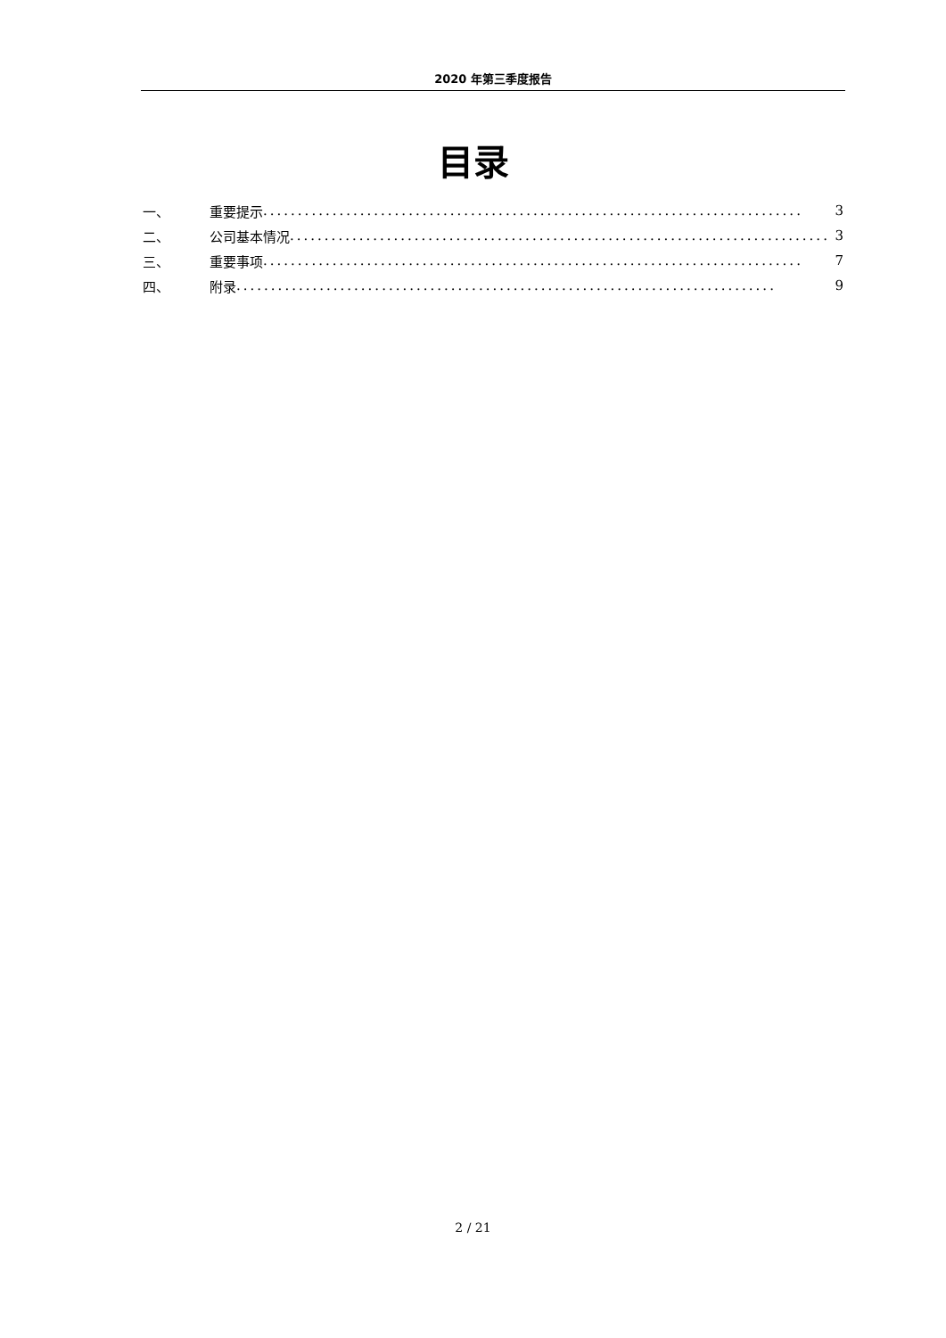2020 年第三季度报告
目录
一、 重要提示.............................................................................. 3
二、 公司基本情况.............................................................................. 3
三、 重要事项.............................................................................. 7
四、 附录.............................................................................. 9
2 / 21